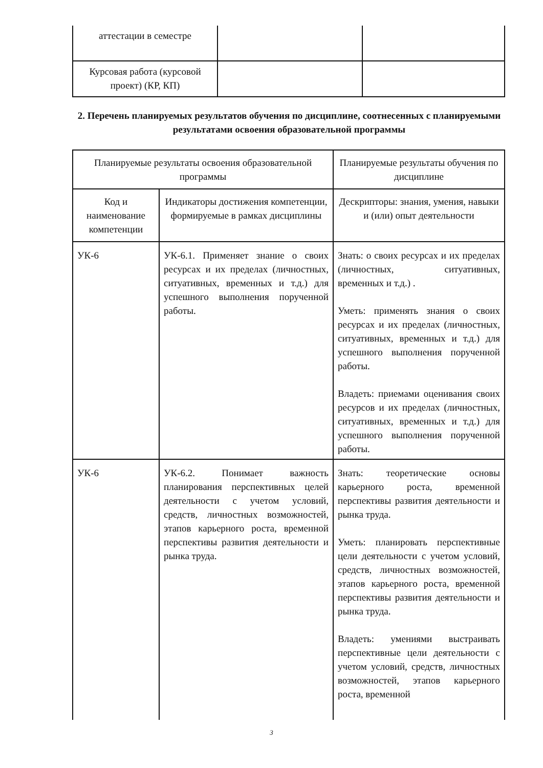| аттестации в семестре | | |
| Курсовая работа (курсовой проект) (КР, КП) | | |
2. Перечень планируемых результатов обучения по дисциплине, соотнесенных с планируемыми результатами освоения образовательной программы
| Планируемые результаты освоения образовательной программы | | Планируемые результаты обучения по дисциплине |
| Код и наименование компетенции | Индикаторы достижения компетенции, формируемые в рамках дисциплины | Дескрипторы: знания, умения, навыки и (или) опыт деятельности |
| УК-6 | УК-6.1. Применяет знание о своих ресурсах и их пределах (личностных, ситуативных, временных и т.д.) для успешного выполнения порученной работы. | Знать: о своих ресурсах и их пределах (личностных, ситуативных, временных и т.д.) . Уметь: применять знания о своих ресурсах и их пределах (личностных, ситуативных, временных и т.д.) для успешного выполнения порученной работы. Владеть: приемами оценивания своих ресурсов и их пределах (личностных, ситуативных, временных и т.д.) для успешного выполнения порученной работы. |
| УК-6 | УК-6.2. Понимает важность планирования перспективных целей деятельности с учетом условий, средств, личностных возможностей, этапов карьерного роста, временной перспективы развития деятельности и рынка труда. | Знать: теоретические основы карьерного роста, временной перспективы развития деятельности и рынка труда. Уметь: планировать перспективные цели деятельности с учетом условий, средств, личностных возможностей, этапов карьерного роста, временной перспективы развития деятельности и рынка труда. Владеть: умениями выстраивать перспективные цели деятельности с учетом условий, средств, личностных возможностей, этапов карьерного роста, временной |
3